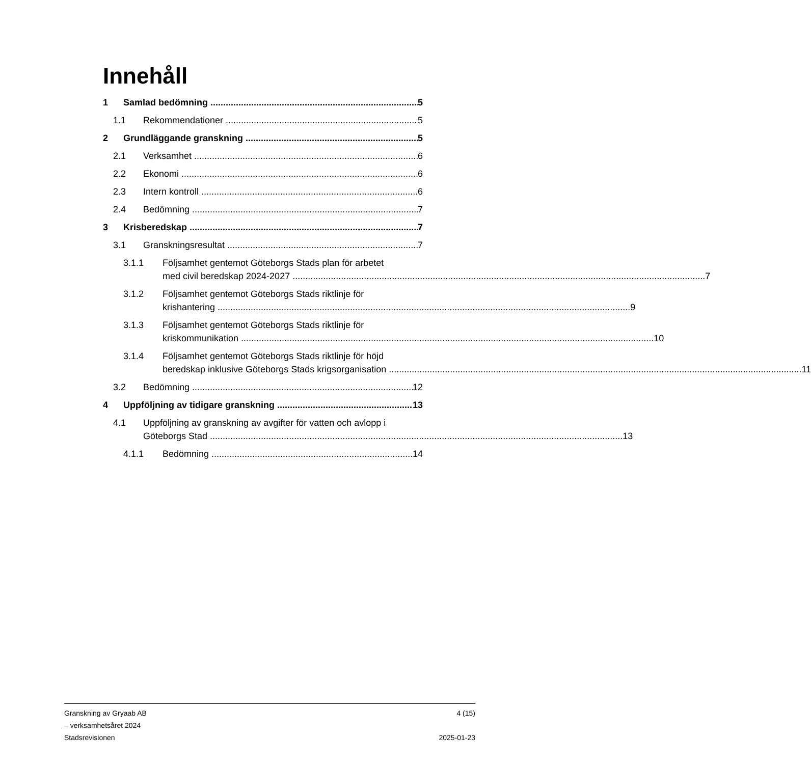Innehåll
1 Samlad bedömning 5
1.1 Rekommendationer 5
2 Grundläggande granskning 5
2.1 Verksamhet 6
2.2 Ekonomi 6
2.3 Intern kontroll 6
2.4 Bedömning 7
3 Krisberedskap 7
3.1 Granskningsresultat 7
3.1.1 Följsamhet gentemot Göteborgs Stads plan för arbetet
med civil beredskap 2024-2027 7
3.1.2 Följsamhet gentemot Göteborgs Stads riktlinje för
krishantering 9
3.1.3 Följsamhet gentemot Göteborgs Stads riktlinje för
kriskommunikation 10
3.1.4 Följsamhet gentemot Göteborgs Stads riktlinje för höjd
beredskap inklusive Göteborgs Stads krigsorganisation 11
3.2 Bedömning 12
4 Uppföljning av tidigare granskning 13
4.1 Uppföljning av granskning av avgifter för vatten och avlopp i
Göteborgs Stad 13
4.1.1 Bedömning 14
Granskning av Gryaab AB
– verksamhetsåret 2024
Stadsrevisionen
4 (15)
2025-01-23